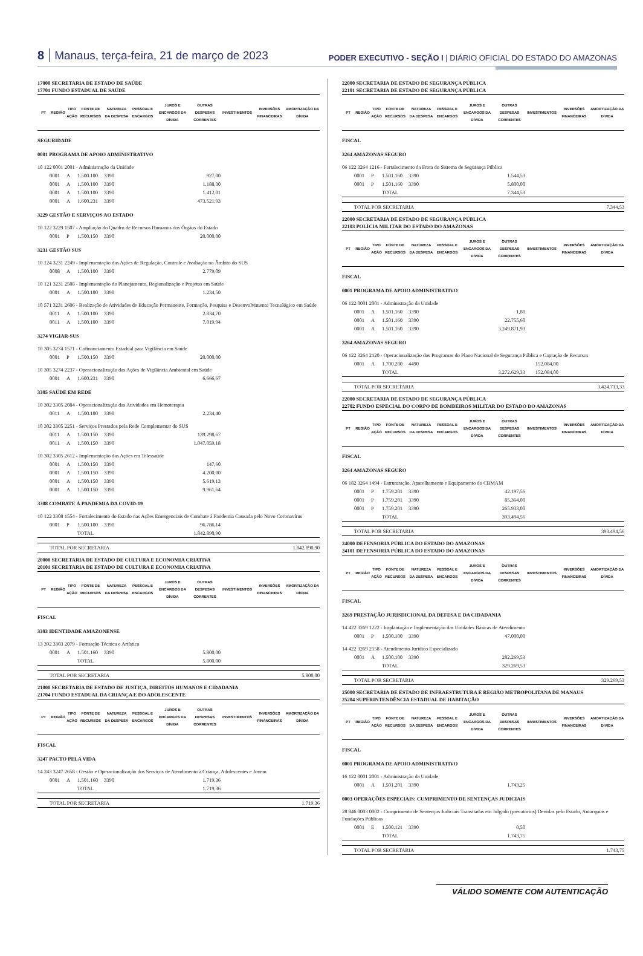8 Manaus, terça-feira, 21 de março de 2023
PODER EXECUTIVO - SEÇÃO I | DIÁRIO OFICIAL DO ESTADO DO AMAZONAS
| 17000 SECRETARIA DE ESTADO DE SAÚDE 17701 FUNDO ESTADUAL DE SAÚDE | | | | | | | | | | |
| PT | REGIÃO | TIPO AÇÃO | FONTE DE RECURSOS | NATUREZA DA DESPESA | PESSOAL E ENCARGOS | JUROS E ENCARGOS DA DÍVIDA | OUTRAS DESPESAS CORRENTES | INVESTIMENTOS | INVERSÕES FINANCEIRAS | AMORTIZAÇÃO DA DÍVIDA |
| SEGURIDADE | | | | | | | | | | |
| 0001 PROGRAMA DE APOIO ADMINISTRATIVO | | | | | | | | | | |
| 10 122 0001 2001 - Administração da Unidade | | | | | | | | | | |
| | 0001 | A | 1.500.100 | 3390 | | | 927,00 | | | |
| | 0001 | A | 1.500.100 | 3390 | | | 1.188,30 | | | |
| | 0001 | A | 1.500.100 | 3390 | | | 1.412,01 | | | |
| | 0001 | A | 1.600.231 | 3390 | | | 473.521,93 | | | |
| 3229 GESTÃO E SERVIÇOS AO ESTADO | | | | | | | | | | |
| 10 122 3229 1507 - Ampliação do Quadro de Recursos Humanos dos Órgãos do Estado | | | | | | | | | | |
| | 0001 | P | 1.500.150 | 3390 | | | 20.000,00 | | | |
| 3231 GESTÃO SUS | | | | | | | | | | |
| 10 124 3231 2249 - Implementação das Ações de Regulação, Controle e Avaliação no Âmbito do SUS | | | | | | | | | | |
| | 0008 | A | 1.500.100 | 3390 | | | 2.779,09 | | | |
| 10 121 3231 2508 - Implementação do Planejamento, Regionalização e Projetos em Saúde | | | | | | | | | | |
| | 0001 | A | 1.500.100 | 3390 | | | 1.234,50 | | | |
| 10 571 3231 2606 - Realização de Atividades de Educação Permanente, Formação, Pesquisa e Desenvolvimento Tecnológico em Saúde | | | | | | | | | | |
| | 0011 | A | 1.500.100 | 3390 | | | 2.834,70 | | | |
| | 0011 | A | 1.500.100 | 3390 | | | 7.019,94 | | | |
| 3274 VIGIAR-SUS | | | | | | | | | | |
| 10 305 3274 1571 - Cofinanciamento Estadual para Vigilância em Saúde | | | | | | | | | | |
| | 0001 | P | 1.500.150 | 3390 | | | 20.000,00 | | | |
| 10 305 3274 2237 - Operacionalização das Ações de Vigilância Ambiental em Saúde | | | | | | | | | | |
| | 0001 | A | 1.600.231 | 3390 | | | 6.666,67 | | | |
| 3305 SAÚDE EM REDE | | | | | | | | | | |
| 10 302 3305 2084 - Operacionalização das Atividades em Hemoterapia | | | | | | | | | | |
| | 0011 | A | 1.500.100 | 3390 | | | 2.234,40 | | | |
| 10 302 3305 2251 - Serviços Prestados pela Rede Complementar do SUS | | | | | | | | | | |
| | 0011 | A | 1.500.150 | 3390 | | | 139.298,67 | | | |
| | 0011 | A | 1.500.150 | 3390 | | | 1.047.059,18 | | | |
| 10 302 3305 2612 - Implementação das Ações em Telessaúde | | | | | | | | | | |
| | 0001 | A | 1.500.150 | 3390 | | | 147,60 | | | |
| | 0001 | A | 1.500.150 | 3390 | | | 4.200,00 | | | |
| | 0001 | A | 1.500.150 | 3390 | | | 5.619,13 | | | |
| | 0001 | A | 1.500.150 | 3390 | | | 9.961,64 | | | |
| 3308 COMBATE À PANDEMIA DA COVID-19 | | | | | | | | | | |
| 10 122 3308 1554 - Fortalecimento do Estado nas Ações Emergenciais de Combate à Pandemia Causada pelo Novo Coronavírus | | | | | | | | | | |
| | 0001 | P | 1.500.100 | 3390 | | | 96.786,14 | | | |
| | | | TOTAL | | | | 1.842.890,90 | | | |
| | TOTAL POR SECRETARIA | | | | | | | | 1.842.890,90 | |
| 20000 SECRETARIA DE ESTADO DE CULTURA E ECONOMIA CRIATIVA 20101 SECRETARIA DE ESTADO DE CULTURA E ECONOMIA CRIATIVA | | | | | | | | | | |
| PT | REGIÃO | TIPO AÇÃO | FONTE DE RECURSOS | NATUREZA DA DESPESA | PESSOAL E ENCARGOS | JUROS E ENCARGOS DA DÍVIDA | OUTRAS DESPESAS CORRENTES | INVESTIMENTOS | INVERSÕES FINANCEIRAS | AMORTIZAÇÃO DA DÍVIDA |
| FISCAL | | | | | | | | | | |
| 3303 IDENTIDADE AMAZONENSE | | | | | | | | | | |
| 13 392 3303 2079 - Formação Técnica e Artística | | | | | | | | | | |
| | 0001 | A | 1.501.160 | 3390 | | | 5.800,00 | | | |
| | | | TOTAL | | | | 5.800,00 | | | |
| | TOTAL POR SECRETARIA | | | | | | | | 5.800,00 | |
| 21000 SECRETARIA DE ESTADO DE JUSTIÇA, DIREITOS HUMANOS E CIDADANIA 21704 FUNDO ESTADUAL DA CRIANÇA E DO ADOLESCENTE | | | | | | | | | | |
| PT | REGIÃO | TIPO AÇÃO | FONTE DE RECURSOS | NATUREZA DA DESPESA | PESSOAL E ENCARGOS | JUROS E ENCARGOS DA DÍVIDA | OUTRAS DESPESAS CORRENTES | INVESTIMENTOS | INVERSÕES FINANCEIRAS | AMORTIZAÇÃO DA DÍVIDA |
| FISCAL | | | | | | | | | | |
| 3247 PACTO PELA VIDA | | | | | | | | | | |
| 14 243 3247 2658 - Gestão e Operacionalização dos Serviços de Atendimento à Criança, Adolescentes e Jovem | | | | | | | | | | |
| | 0001 | A | 1.501.160 | 3390 | | | 1.719,36 | | | |
| | | | TOTAL | | | | 1.719,36 | | | |
| | TOTAL POR SECRETARIA | | | | | | | | 1.719,36 | |
| 22000 SECRETARIA DE ESTADO DE SEGURANÇA PÚBLICA 22101 SECRETARIA DE ESTADO DE SEGURANÇA PÚBLICA | | | | | | | | | | |
| PT | REGIÃO | TIPO AÇÃO | FONTE DE RECURSOS | NATUREZA DA DESPESA | PESSOAL E ENCARGOS | JUROS E ENCARGOS DA DÍVIDA | OUTRAS DESPESAS CORRENTES | INVESTIMENTOS | INVERSÕES FINANCEIRAS | AMORTIZAÇÃO DA DÍVIDA |
| FISCAL | | | | | | | | | | |
| 3264 AMAZONAS SEGURO | | | | | | | | | | |
| 06 122 3264 1216 - Fortalecimento da Frota do Sistema de Segurança Pública | | | | | | | | | | |
| | 0001 | P | 1.501.160 | 3390 | | | 1.544,53 | | | |
| | 0001 | P | 1.501.160 | 3390 | | | 5.800,00 | | | |
| | | | TOTAL | | | | 7.344,53 | | | |
| | TOTAL POR SECRETARIA | | | | | | | | 7.344,53 | |
| 22000 SECRETARIA DE ESTADO DE SEGURANÇA PÚBLICA 22103 POLÍCIA MILITAR DO ESTADO DO AMAZONAS | | | | | | | | | | |
| PT | REGIÃO | TIPO AÇÃO | FONTE DE RECURSOS | NATUREZA DA DESPESA | PESSOAL E ENCARGOS | JUROS E ENCARGOS DA DÍVIDA | OUTRAS DESPESAS CORRENTES | INVESTIMENTOS | INVERSÕES FINANCEIRAS | AMORTIZAÇÃO DA DÍVIDA |
| FISCAL | | | | | | | | | | |
| 0001 PROGRAMA DE APOIO ADMINISTRATIVO | | | | | | | | | | |
| 06 122 0001 2001 - Administração da Unidade | | | | | | | | | | |
| | 0001 | A | 1.501.160 | 3390 | | | 1,80 | | | |
| | 0001 | A | 1.501.160 | 3390 | | | 22.755,60 | | | |
| | 0001 | A | 1.501.160 | 3390 | | | 3.249.871,93 | | | |
| 3264 AMAZONAS SEGURO | | | | | | | | | | |
| 06 122 3264 2120 - Operacionalização dos Programas do Plano Nacional de Segurança Pública e Captação de Recursos | | | | | | | | | | |
| | 0001 | A | 1.700.280 | 4490 | | | | 152.084,00 | | |
| | | | TOTAL | | | | 3.272.629,33 | 152.084,00 | | |
| | TOTAL POR SECRETARIA | | | | | | | | 3.424.713,33 | |
| 22000 SECRETARIA DE ESTADO DE SEGURANÇA PÚBLICA 22702 FUNDO ESPECIAL DO CORPO DE BOMBEIROS MILITAR DO ESTADO DO AMAZONAS | | | | | | | | | | |
| PT | REGIÃO | TIPO AÇÃO | FONTE DE RECURSOS | NATUREZA DA DESPESA | PESSOAL E ENCARGOS | JUROS E ENCARGOS DA DÍVIDA | OUTRAS DESPESAS CORRENTES | INVESTIMENTOS | INVERSÕES FINANCEIRAS | AMORTIZAÇÃO DA DÍVIDA |
| FISCAL | | | | | | | | | | |
| 3264 AMAZONAS SEGURO | | | | | | | | | | |
| 06 182 3264 1494 - Estruturação, Aparelhamento e Equipamento do CBMAM | | | | | | | | | | |
| | 0001 | P | 1.759.201 | 3390 | | | 42.197,56 | | | |
| | 0001 | P | 1.759.201 | 3390 | | | 85.364,00 | | | |
| | 0001 | P | 1.759.201 | 3390 | | | 265.933,00 | | | |
| | | | TOTAL | | | | 393.494,56 | | | |
| | TOTAL POR SECRETARIA | | | | | | | | 393.494,56 | |
| 24000 DEFENSORIA PÚBLICA DO ESTADO DO AMAZONAS 24101 DEFENSORIA PÚBLICA DO ESTADO DO AMAZONAS | | | | | | | | | | |
| PT | REGIÃO | TIPO AÇÃO | FONTE DE RECURSOS | NATUREZA DA DESPESA | PESSOAL E ENCARGOS | JUROS E ENCARGOS DA DÍVIDA | OUTRAS DESPESAS CORRENTES | INVESTIMENTOS | INVERSÕES FINANCEIRAS | AMORTIZAÇÃO DA DÍVIDA |
| FISCAL | | | | | | | | | | |
| 3269 PRESTAÇÃO JURISDICIONAL DA DEFESA E DA CIDADANIA | | | | | | | | | | |
| 14 422 3269 1222 - Implantação e Implementação das Unidades Básicas de Atendimento | | | | | | | | | | |
| | 0001 | P | 1.500.100 | 3390 | | | 47.000,00 | | | |
| 14 422 3269 2158 - Atendimento Jurídico Especializado | | | | | | | | | | |
| | 0001 | A | 1.500.100 | 3390 | | | 282.269,53 | | | |
| | | | TOTAL | | | | 329.269,53 | | | |
| | TOTAL POR SECRETARIA | | | | | | | | 329.269,53 | |
| 25000 SECRETARIA DE ESTADO DE INFRAESTRUTURA E REGIÃO METROPOLITANA DE MANAUS 25204 SUPERINTENDÊNCIA ESTADUAL DE HABITAÇÃO | | | | | | | | | | |
| PT | REGIÃO | TIPO AÇÃO | FONTE DE RECURSOS | NATUREZA DA DESPESA | PESSOAL E ENCARGOS | JUROS E ENCARGOS DA DÍVIDA | OUTRAS DESPESAS CORRENTES | INVESTIMENTOS | INVERSÕES FINANCEIRAS | AMORTIZAÇÃO DA DÍVIDA |
| FISCAL | | | | | | | | | | |
| 0001 PROGRAMA DE APOIO ADMINISTRATIVO | | | | | | | | | | |
| 16 122 0001 2001 - Administração da Unidade | | | | | | | | | | |
| | 0001 | A | 1.501.201 | 3390 | | | 1.743,25 | | | |
| 0003 OPERAÇÕES ESPECIAIS: CUMPRIMENTO DE SENTENÇAS JUDICIAIS | | | | | | | | | | |
| 28 846 0003 0002 - Cumprimento de Sentenças Judiciais Transitadas em Julgado (precatórios) Devidas pelo Estado, Autarquias e Fundações Públicas | | | | | | | | | | |
| | 0001 | E | 1.500.121 | 3390 | | | 0,50 | | | |
| | | | TOTAL | | | | 1.743,75 | | | |
| | TOTAL POR SECRETARIA | | | | | | | | 1.743,75 | |
VÁLIDO SOMENTE COM AUTENTICAÇÃO